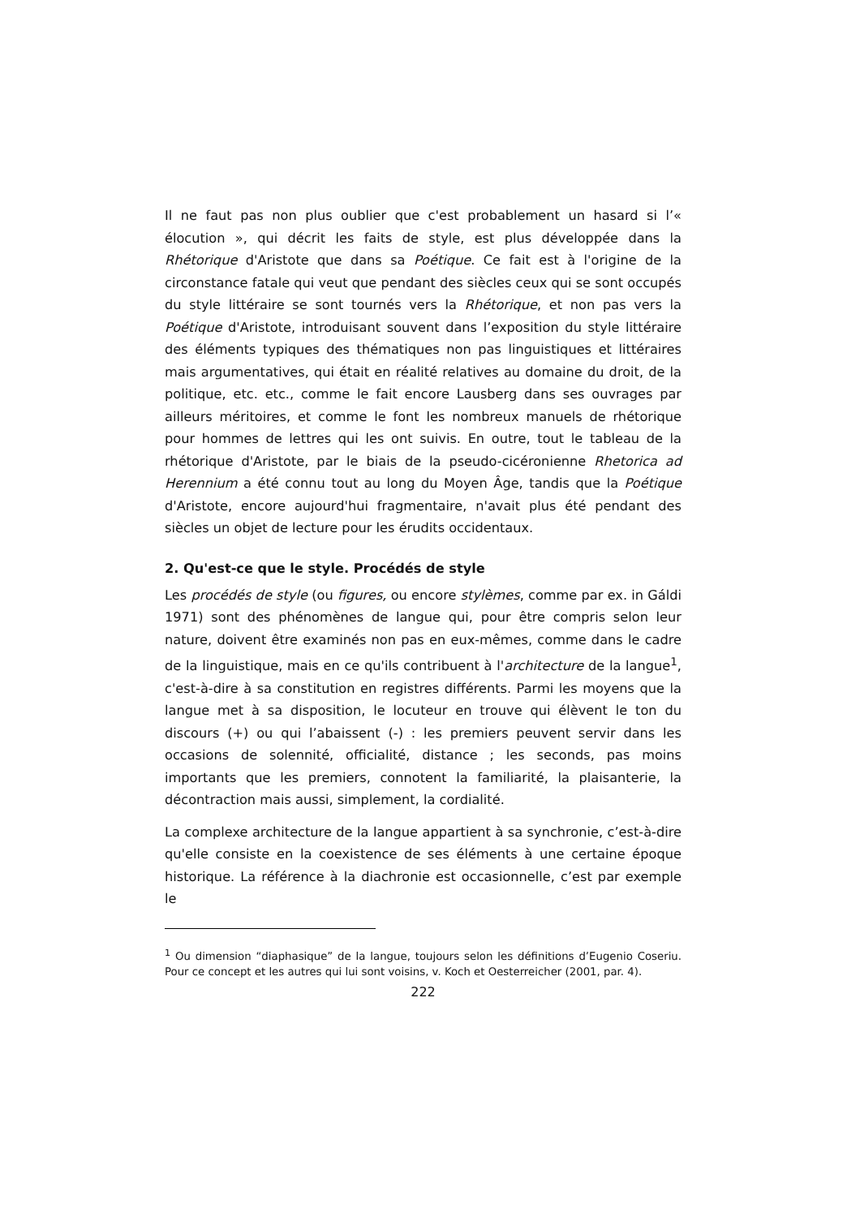Il ne faut pas non plus oublier que c'est probablement un hasard si l’« élocution », qui décrit les faits de style, est plus développée dans la Rhétorique d'Aristote que dans sa Poétique. Ce fait est à l'origine de la circonstance fatale qui veut que pendant des siècles ceux qui se sont occupés du style littéraire se sont tournés vers la Rhétorique, et non pas vers la Poétique d'Aristote, introduisant souvent dans l’exposition du style littéraire des éléments typiques des thématiques non pas linguistiques et littéraires mais argumentatives, qui était en réalité relatives au domaine du droit, de la politique, etc. etc., comme le fait encore Lausberg dans ses ouvrages par ailleurs méritoires, et comme le font les nombreux manuels de rhétorique pour hommes de lettres qui les ont suivis. En outre, tout le tableau de la rhétorique d'Aristote, par le biais de la pseudo-cicéronienne Rhetorica ad Herennium a été connu tout au long du Moyen Âge, tandis que la Poétique d'Aristote, encore aujourd'hui fragmentaire, n'avait plus été pendant des siècles un objet de lecture pour les érudits occidentaux.
2. Qu'est-ce que le style. Procédés de style
Les procédés de style (ou figures, ou encore stylèmes, comme par ex. in Gáldi 1971) sont des phénomènes de langue qui, pour être compris selon leur nature, doivent être examinés non pas en eux-mêmes, comme dans le cadre de la linguistique, mais en ce qu'ils contribuent à l'architecture de la langue<sup>1</sup>, c'est-à-dire à sa constitution en registres différents. Parmi les moyens que la langue met à sa disposition, le locuteur en trouve qui élèvent le ton du discours (+) ou qui l’abaissent (-) : les premiers peuvent servir dans les occasions de solennité, officialité, distance ; les seconds, pas moins importants que les premiers, connotent la familiarité, la plaisanterie, la décontraction mais aussi, simplement, la cordialité.
La complexe architecture de la langue appartient à sa synchronie, c’est-à-dire qu'elle consiste en la coexistence de ses éléments à une certaine époque historique. La référence à la diachronie est occasionnelle, c’est par exemple le
<sup>1</sup> Ou dimension “diaphasique” de la langue, toujours selon les définitions d’Eugenio Coseriu. Pour ce concept et les autres qui lui sont voisins, v. Koch et Oesterreicher (2001, par. 4).
222